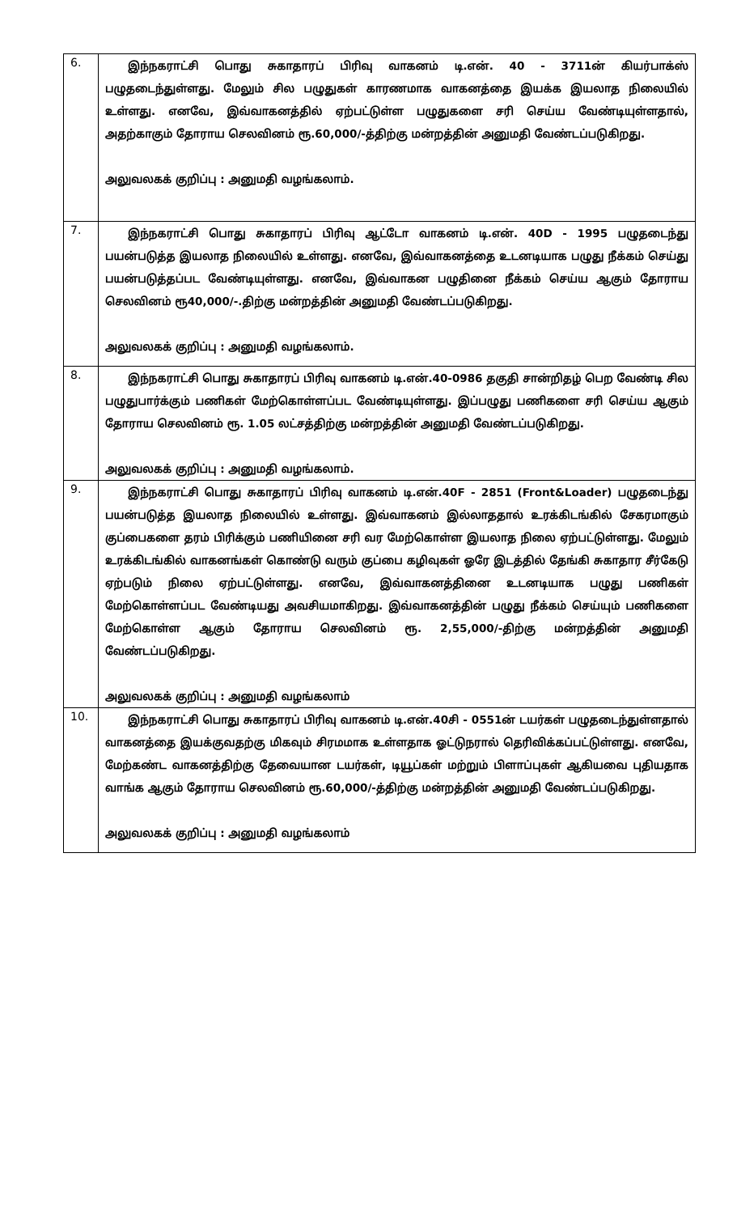| 6. | இந்நகராட்சி பொது சுகாதாரப் பிரிவு வாகனம் டி.என். 40 - 3711ன் கியர்பாக்ஸ் பழுதடைந்துள்ளது. மேலும் சில பழுதுகள் காரணமாக வாகனத்தை இயக்க இயலாத நிலையில் உள்ளது. எனவே, இவ்வாகனத்தில் ஏற்பட்டுள்ள பழுதுகளை சரி செய்ய வேண்டியுள்ளதால், அதற்காகும் தோராய செலவினம் ரூ.60,000/-த்திற்கு மன்றத்தின் அனுமதி வேண்டப்படுகிறது. அலுவலகக் குறிப்பு : அனுமதி வழங்கலாம். |
| 7. | இந்நகராட்சி பொது சுகாதாரப் பிரிவு ஆட்டோ வாகனம் டி.என். 40D - 1995 பழுதடைந்து பயன்படுத்த இயலாத நிலையில் உள்ளது. எனவே, இவ்வாகனத்தை உடனடியாக பழுது நீக்கம் செய்து பயன்படுத்தப்பட வேண்டியுள்ளது. எனவே, இவ்வாகன பழுதினை நீக்கம் செய்ய ஆகும் தோராய செலவினம் ரூ40,000/-.திற்கு மன்றத்தின் அனுமதி வேண்டப்படுகிறது. அலுவலகக் குறிப்பு : அனுமதி வழங்கலாம். |
| 8. | இந்நகராட்சி பொது சுகாதாரப் பிரிவு வாகனம் டி.என்.40-0986 தகுதி சான்றிதழ் பெற வேண்டி சில பழுதுபார்க்கும் பணிகள் மேற்கொள்ளப்பட வேண்டியுள்ளது. இப்பழுது பணிகளை சரி செய்ய ஆகும் தோராய செலவினம் ரூ. 1.05 லட்சத்திற்கு மன்றத்தின் அனுமதி வேண்டப்படுகிறது. அலுவலகக் குறிப்பு : அனுமதி வழங்கலாம். |
| 9. | இந்நகராட்சி பொது சுகாதாரப் பிரிவு வாகனம் டி.என்.40F - 2851 (Front&Loader) பழுதடைந்து பயன்படுத்த இயலாத நிலையில் உள்ளது. இவ்வாகனம் இல்லாததால் உரக்கிடங்கில் சேகரமாகும் குப்பைகளை தரம் பிரிக்கும் பணியினை சரி வர மேற்கொள்ள இயலாத நிலை ஏற்பட்டுள்ளது. மேலும் உரக்கிடங்கில் வாகனங்கள் கொண்டு வரும் குப்பை கழிவுகள் ஓரே இடத்தில் தேங்கி சுகாதார சீர்கேடு ஏற்படும் நிலை ஏற்பட்டுள்ளது. எனவே, இவ்வாகனத்தினை உடனடியாக பழுது பணிகள் மேற்கொள்ளப்பட வேண்டியது அவசியமாகிறது. இவ்வாகனத்தின் பழுது நீக்கம் செய்யும் பணிகளை மேற்கொள்ள ஆகும் தோராய செலவினம் ரூ. 2,55,000/-திற்கு மன்றத்தின் அனுமதி வேண்டப்படுகிறது. அலுவலகக் குறிப்பு : அனுமதி வழங்கலாம் |
| 10. | இந்நகராட்சி பொது சுகாதாரப் பிரிவு வாகனம் டி.என்.40சி - 0551ன் டயர்கள் பழுதடைந்துள்ளதால் வாகனத்தை இயக்குவதற்கு மிகவும் சிரமமாக உள்ளதாக ஓட்டுநரால் தெரிவிக்கப்பட்டுள்ளது. எனவே, மேற்கண்ட வாகனத்திற்கு தேவையான டயர்கள், டியூப்கள் மற்றும் பிளாப்புகள் ஆகியவை புதியதாக வாங்க ஆகும் தோராய செலவினம் ரூ.60,000/-த்திற்கு மன்றத்தின் அனுமதி வேண்டப்படுகிறது. அலுவலகக் குறிப்பு : அனுமதி வழங்கலாம் |